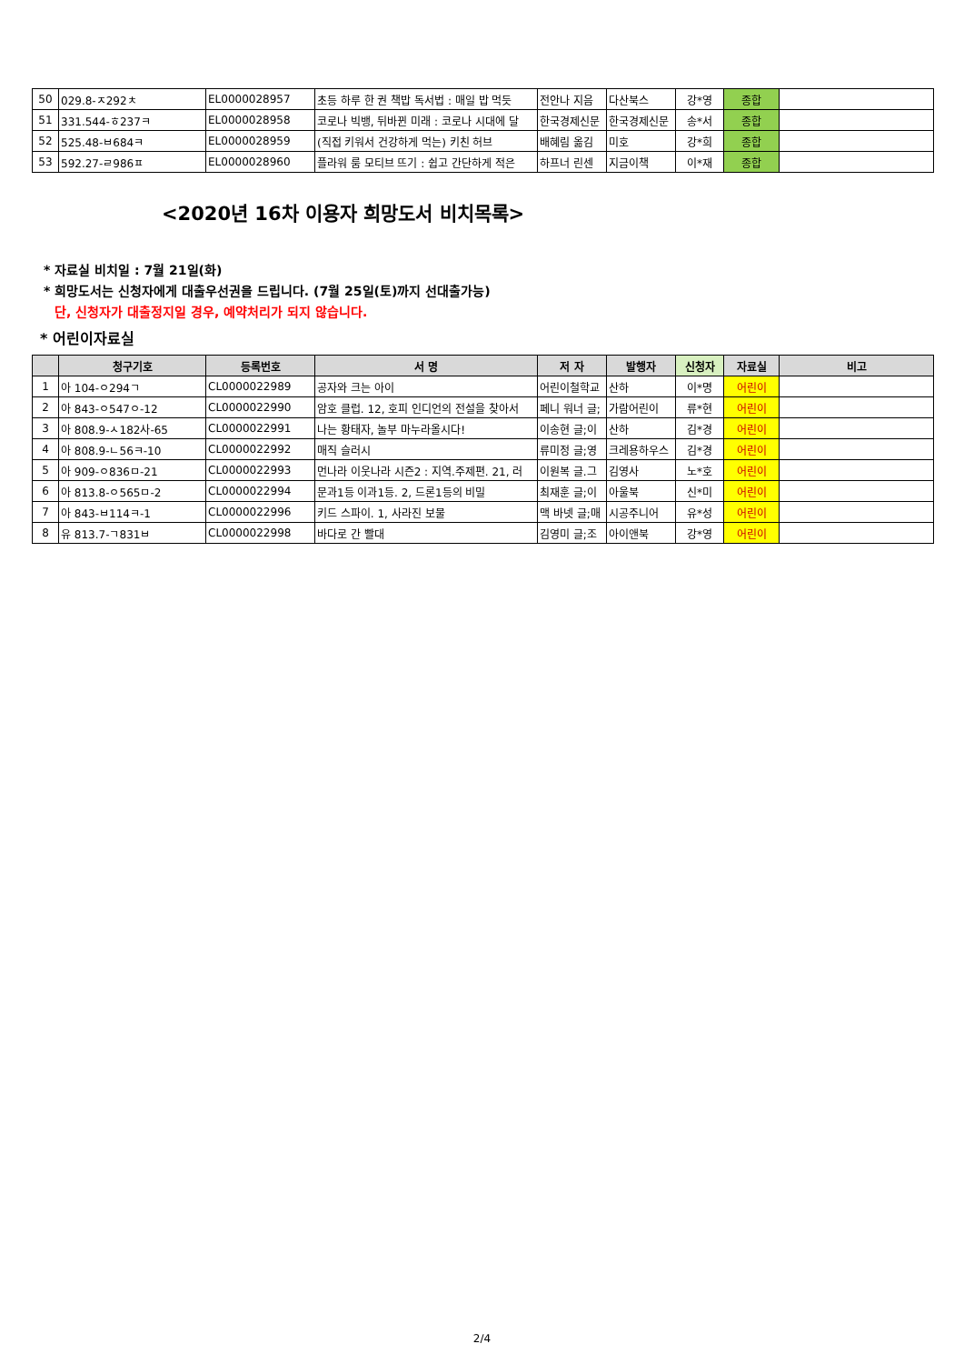| 50 | 029.8-ㅈ292ㅊ | EL0000028957 | 초등 하루 한 권 책밥 독서법 : 매일 밥 먹듯 | 전안나 지음 | 다산북스 | 강*영 | 종합 | |
| 51 | 331.544-ㅎ237ㅋ | EL0000028958 | 코로나 빅뱅, 뒤바뀐 미래 : 코로나 시대에 달 | 한국경제신문 | 한국경제신문 | 송*서 | 종합 | |
| 52 | 525.48-ㅂ684ㅋ | EL0000028959 | (직접 키워서 건강하게 먹는) 키친 허브 | 배혜림 옮김 | 미호 | 강*희 | 종합 | |
| 53 | 592.27-ㄹ986ㅍ | EL0000028960 | 플라워 룸 모티브 뜨기 : 쉽고 간단하게 적은 | 하프너 린센 | 지금이책 | 이*재 | 종합 | |
<2020년 16차 이용자 희망도서 비치목록>
* 자료실 비치일 : 7월 21일(화)
* 희망도서는 신청자에게 대출우선권을 드립니다. (7월 25일(토)까지 선대출가능)
단, 신청자가 대출정지일 경우, 예약처리가 되지 않습니다.
* 어린이자료실
| | 청구기호 | 등록번호 | 서 명 | 저 자 | 발행자 | 신청자 | 자료실 | 비고 |
| --- | --- | --- | --- | --- | --- | --- | --- | --- |
| 1 | 아 104-ㅇ294ㄱ | CL0000022989 | 공자와 크는 아이 | 어린이철학교 | 산하 | 이*명 | 어린이 | |
| 2 | 아 843-ㅇ547ㅇ-12 | CL0000022990 | 암호 클럽. 12, 호피 인디언의 전설을 찾아서 | 페니 워너 글; | 가람어린이 | 류*현 | 어린이 | |
| 3 | 아 808.9-ㅅ182사-65 | CL0000022991 | 나는 황태자, 놀부 마누라올시다! | 이송현 글;이 | 산하 | 김*경 | 어린이 | |
| 4 | 아 808.9-ㄴ56ㅋ-10 | CL0000022992 | 매직 슬러시 | 류미정 글;영 | 크레용하우스 | 김*경 | 어린이 | |
| 5 | 아 909-ㅇ836ㅁ-21 | CL0000022993 | 먼나라 이웃나라 시즌2 : 지역.주제편. 21, 러 | 이원복 글.그 | 김영사 | 노*호 | 어린이 | |
| 6 | 아 813.8-ㅇ565ㅁ-2 | CL0000022994 | 문과1등 이과1등. 2, 드론1등의 비밀 | 최재훈 글;이 | 아울북 | 신*미 | 어린이 | |
| 7 | 아 843-ㅂ114ㅋ-1 | CL0000022996 | 키드 스파이. 1, 사라진 보물 | 맥 바넷 글;매 | 시공주니어 | 유*성 | 어린이 | |
| 8 | 유 813.7-ㄱ831ㅂ | CL0000022998 | 바다로 간 빨대 | 김영미 글;조 | 아이앤북 | 강*영 | 어린이 | |
2/4